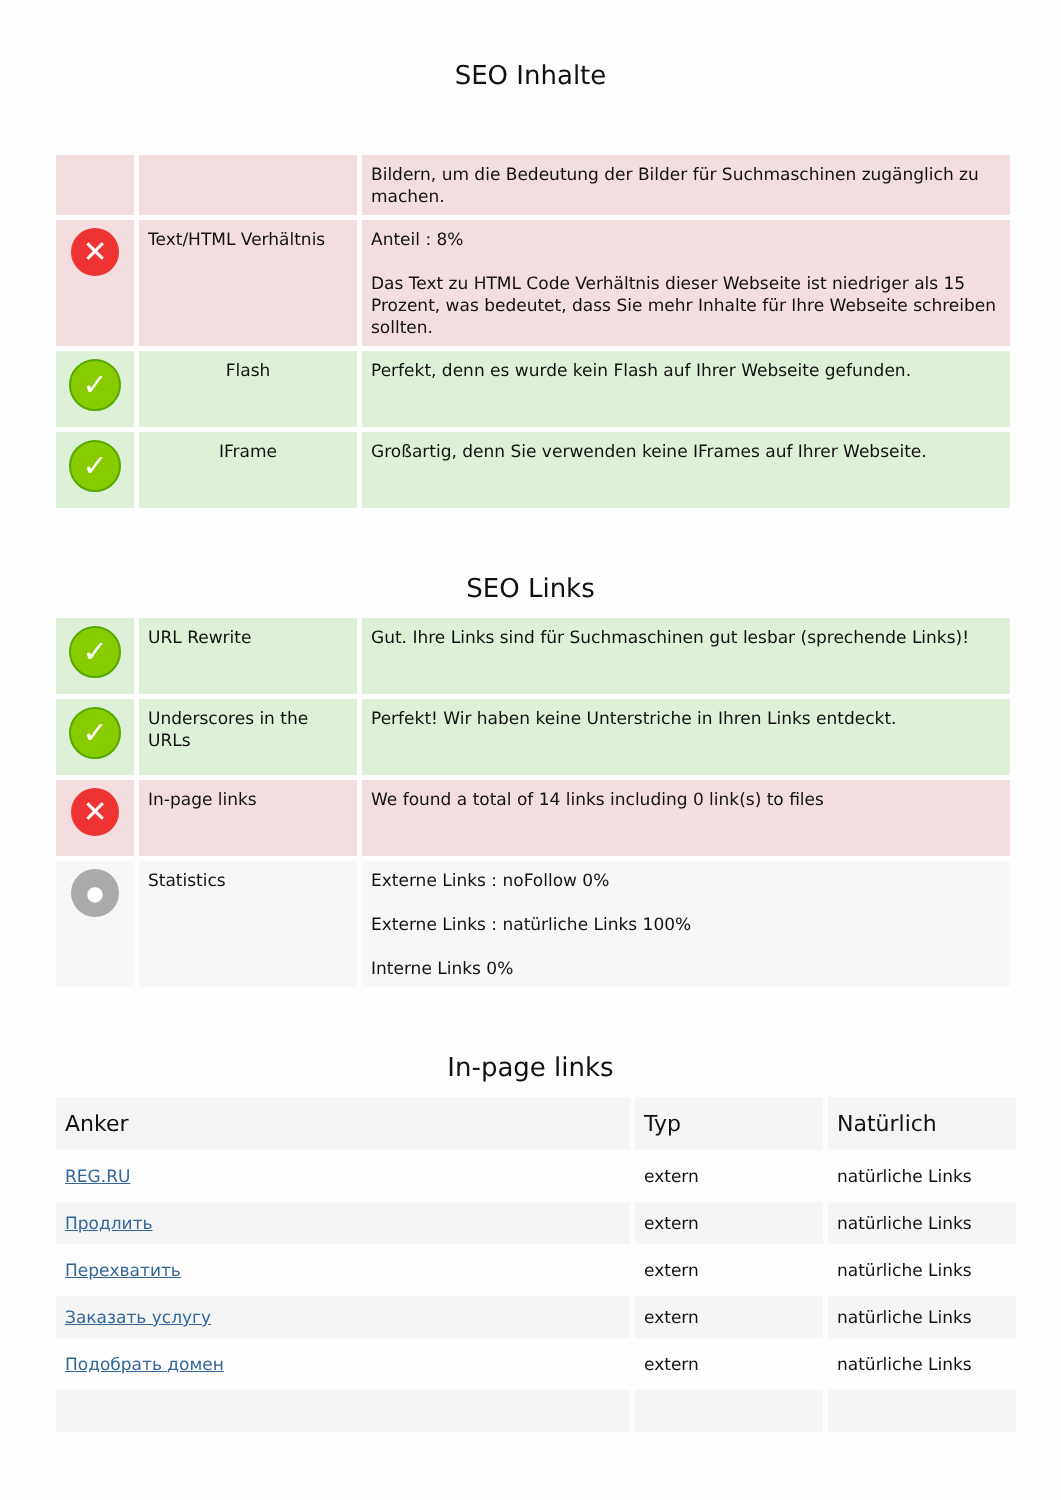SEO Inhalte
| | | Bildern, um die Bedeutung der Bilder für Suchmaschinen zugänglich zu machen. |
| ✕ | Text/HTML Verhältnis | Anteil : 8% Das Text zu HTML Code Verhältnis dieser Webseite ist niedriger als 15 Prozent, was bedeutet, dass Sie mehr Inhalte für Ihre Webseite schreiben sollten. |
| ✓ | Flash | Perfekt, denn es wurde kein Flash auf Ihrer Webseite gefunden. |
| ✓ | IFrame | Großartig, denn Sie verwenden keine IFrames auf Ihrer Webseite. |
SEO Links
| ✓ | URL Rewrite | Gut. Ihre Links sind für Suchmaschinen gut lesbar (sprechende Links)! |
| ✓ | Underscores in the URLs | Perfekt! Wir haben keine Unterstriche in Ihren Links entdeckt. |
| ✕ | In-page links | We found a total of 14 links including 0 link(s) to files |
| ● | Statistics | Externe Links : noFollow 0% Externe Links : natürliche Links 100% Interne Links 0% |
In-page links
| Anker | Typ | Natürlich |
| --- | --- | --- |
| REG.RU | extern | natürliche Links |
| Продлить | extern | natürliche Links |
| Перехватить | extern | natürliche Links |
| Заказать услугу | extern | natürliche Links |
| Подобрать домен | extern | natürliche Links |